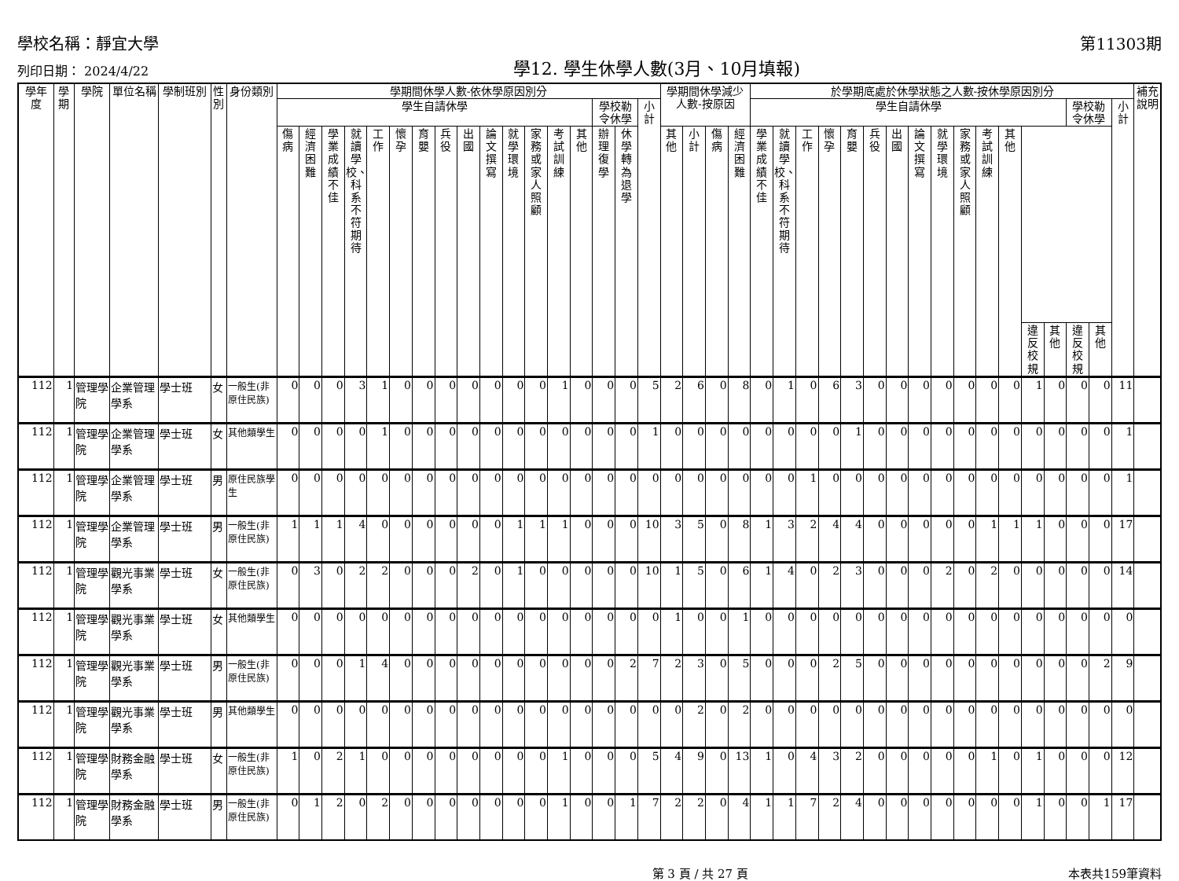學校名稱：靜宜大學 第11303期
列印日期： 2024/4/22 學12. 學生休學人數(3月、10月填報)
| 學年度 | 學期 | 學院 | 單位名稱 | 學制班別 | 性別 | 身份類別 | 學期間休學人數-依休學原因別分 | | | | | | | | | | | | | | | | | 學期間休學減少人數-按原因 | | | | 於學期底處於休學狀態之人數-按休學原因別分 | | | | | | | | | | | | | | | | | 補充說明 |
| --- | --- | --- | --- | --- | --- | --- | --- | --- | --- | --- | --- | --- | --- | --- | --- | --- | --- | --- | --- | --- | --- | --- | --- | --- | --- | --- | --- | --- | --- | --- | --- | --- | --- | --- | --- | --- | --- | --- | --- | --- | --- | --- | --- | --- | --- |
| | | | | | | | 學生自請休學 | | | | | | | | | | | | | | 學校勒令休學 | | 小計 | | | | | 學生自請休學 | | | | | | | | | | | | | | 學校勒令休學 | | 小計 | |
| | | | | | | | 傷病 | 經濟困難 | 學業成績不佳 | 就讀學校、科系不符期待 | 工作 | 懷孕 | 育嬰 | 兵役 | 出國 | 論文撰寫 | 就學環境 | 家務或家人照顧 | 考試訓練 | 其他 | 辦理復學 | 休學轉為退學 | | 其他 | 小計 | 傷病 | 經濟困難 | 學業成績不佳 | 就讀學校、科系不符期待 | 工作 | 懷孕 | 育嬰 | 兵役 | 出國 | 論文撰寫 | 就學環境 | 家務或家人照顧 | 考試訓練 | 其他 | | | | | | |
| | | | | | | | | | | | | | | | | | | | | | | | | | | | | | | | | | | | | | | | | 違反校規 | 其他 | 違反校規 | 其他 | | |
| 112 | 1 | 管理學院 | 企業管理學系 | 學士班 | 女 | 一般生(非原住民族) | 0 | 0 | 0 | 3 | 1 | 0 | 0 | 0 | 0 | 0 | 0 | 0 | 1 | 0 | 0 | 0 | 5 | 2 | 6 | 0 | 8 | 0 | 1 | 0 | 6 | 3 | 0 | 0 | 0 | 0 | 0 | 0 | 0 | 1 | 0 | 0 | 0 | 11 | |
| 112 | 1 | 管理學院 | 企業管理學系 | 學士班 | 女 | 其他類學生 | 0 | 0 | 0 | 0 | 1 | 0 | 0 | 0 | 0 | 0 | 0 | 0 | 0 | 0 | 0 | 0 | 1 | 0 | 0 | 0 | 0 | 0 | 0 | 0 | 0 | 1 | 0 | 0 | 0 | 0 | 0 | 0 | 0 | 0 | 0 | 0 | 0 | 1 | |
| 112 | 1 | 管理學院 | 企業管理學系 | 學士班 | 男 | 原住民族學生 | 0 | 0 | 0 | 0 | 0 | 0 | 0 | 0 | 0 | 0 | 0 | 0 | 0 | 0 | 0 | 0 | 0 | 0 | 0 | 0 | 0 | 0 | 0 | 1 | 0 | 0 | 0 | 0 | 0 | 0 | 0 | 0 | 0 | 0 | 0 | 0 | 0 | 1 | |
| 112 | 1 | 管理學院 | 企業管理學系 | 學士班 | 男 | 一般生(非原住民族) | 1 | 1 | 1 | 4 | 0 | 0 | 0 | 0 | 0 | 0 | 1 | 1 | 1 | 0 | 0 | 0 | 10 | 3 | 5 | 0 | 8 | 1 | 3 | 2 | 4 | 4 | 0 | 0 | 0 | 0 | 0 | 1 | 1 | 1 | 0 | 0 | 0 | 17 | |
| 112 | 1 | 管理學院 | 觀光事業學系 | 學士班 | 女 | 一般生(非原住民族) | 0 | 3 | 0 | 2 | 2 | 0 | 0 | 0 | 2 | 0 | 1 | 0 | 0 | 0 | 0 | 0 | 10 | 1 | 5 | 0 | 6 | 1 | 4 | 0 | 2 | 3 | 0 | 0 | 0 | 2 | 0 | 2 | 0 | 0 | 0 | 0 | 0 | 14 | |
| 112 | 1 | 管理學院 | 觀光事業學系 | 學士班 | 女 | 其他類學生 | 0 | 0 | 0 | 0 | 0 | 0 | 0 | 0 | 0 | 0 | 0 | 0 | 0 | 0 | 0 | 0 | 0 | 1 | 0 | 0 | 1 | 0 | 0 | 0 | 0 | 0 | 0 | 0 | 0 | 0 | 0 | 0 | 0 | 0 | 0 | 0 | 0 | 0 | |
| 112 | 1 | 管理學院 | 觀光事業學系 | 學士班 | 男 | 一般生(非原住民族) | 0 | 0 | 0 | 1 | 4 | 0 | 0 | 0 | 0 | 0 | 0 | 0 | 0 | 0 | 0 | 2 | 7 | 2 | 3 | 0 | 5 | 0 | 0 | 0 | 2 | 5 | 0 | 0 | 0 | 0 | 0 | 0 | 0 | 0 | 0 | 0 | 2 | 9 | |
| 112 | 1 | 管理學院 | 觀光事業學系 | 學士班 | 男 | 其他類學生 | 0 | 0 | 0 | 0 | 0 | 0 | 0 | 0 | 0 | 0 | 0 | 0 | 0 | 0 | 0 | 0 | 0 | 0 | 2 | 0 | 2 | 0 | 0 | 0 | 0 | 0 | 0 | 0 | 0 | 0 | 0 | 0 | 0 | 0 | 0 | 0 | 0 | 0 | |
| 112 | 1 | 管理學院 | 財務金融學系 | 學士班 | 女 | 一般生(非原住民族) | 1 | 0 | 2 | 1 | 0 | 0 | 0 | 0 | 0 | 0 | 0 | 0 | 1 | 0 | 0 | 0 | 5 | 4 | 9 | 0 | 13 | 1 | 0 | 4 | 3 | 2 | 0 | 0 | 0 | 0 | 0 | 1 | 0 | 1 | 0 | 0 | 0 | 12 | |
| 112 | 1 | 管理學院 | 財務金融學系 | 學士班 | 男 | 一般生(非原住民族) | 0 | 1 | 2 | 0 | 2 | 0 | 0 | 0 | 0 | 0 | 0 | 0 | 1 | 0 | 0 | 1 | 7 | 2 | 2 | 0 | 4 | 1 | 1 | 7 | 2 | 4 | 0 | 0 | 0 | 0 | 0 | 0 | 0 | 1 | 0 | 0 | 1 | 17 | |
第 3 頁 / 共 27 頁 本表共159筆資料